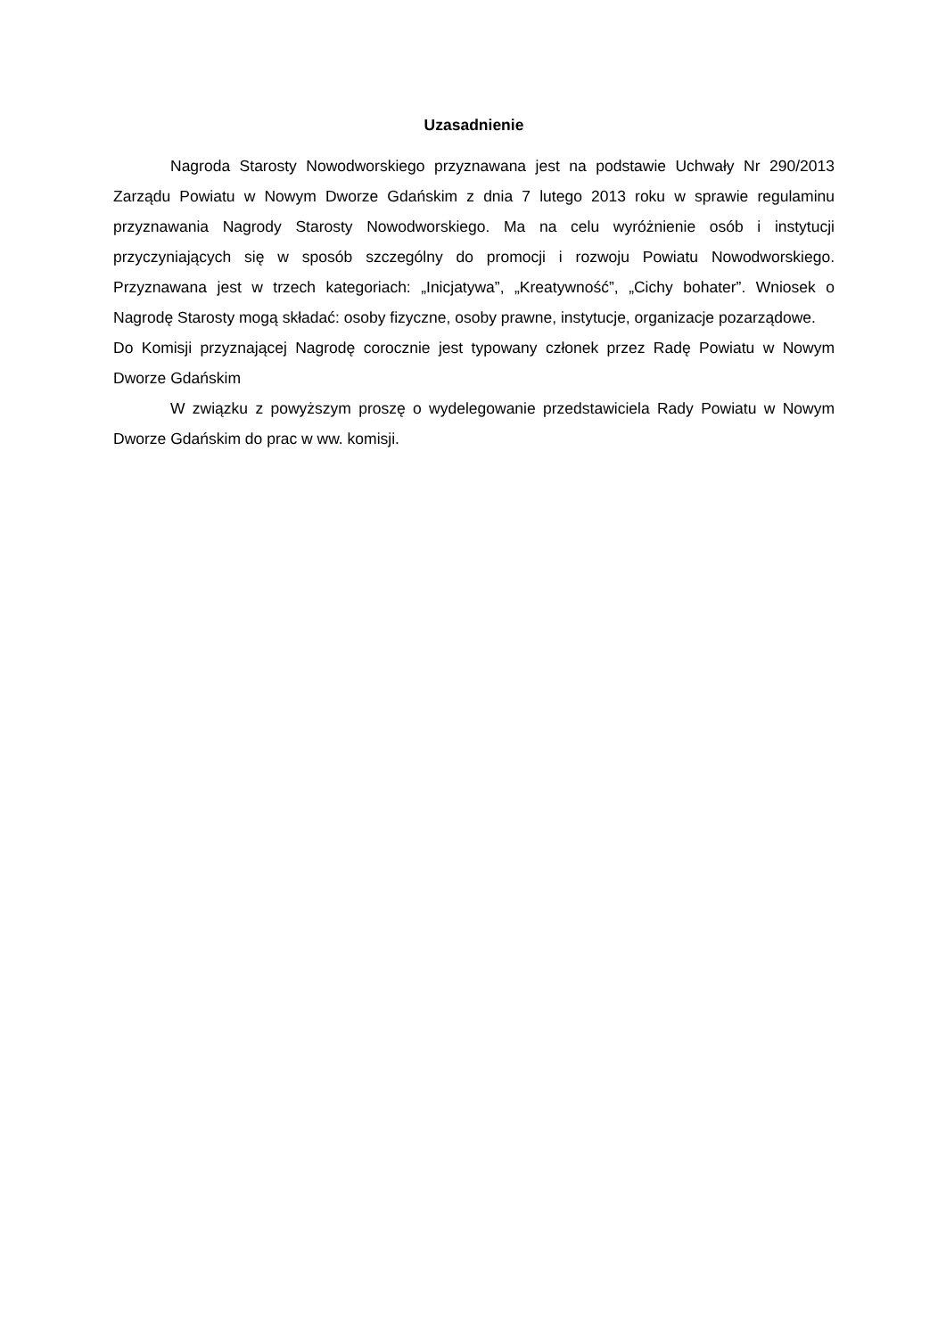Uzasadnienie
Nagroda Starosty Nowodworskiego przyznawana jest na podstawie Uchwały Nr 290/2013 Zarządu Powiatu w Nowym Dworze Gdańskim z dnia 7 lutego 2013 roku w sprawie regulaminu przyznawania Nagrody Starosty Nowodworskiego. Ma na celu wyróżnienie osób i instytucji przyczyniających się w sposób szczególny do promocji i rozwoju Powiatu Nowodworskiego. Przyznawana jest w trzech kategoriach: „Inicjatywa”, „Kreatywność”, „Cichy bohater”. Wniosek o Nagrodę Starosty mogą składać: osoby fizyczne, osoby prawne, instytucje, organizacje pozarządowe.
Do Komisji przyznającej Nagrodę corocznie jest typowany członek przez Radę Powiatu w Nowym Dworze Gdańskim
W związku z powyższym proszę o wydelegowanie przedstawiciela Rady Powiatu w Nowym Dworze Gdańskim do prac w ww. komisji.